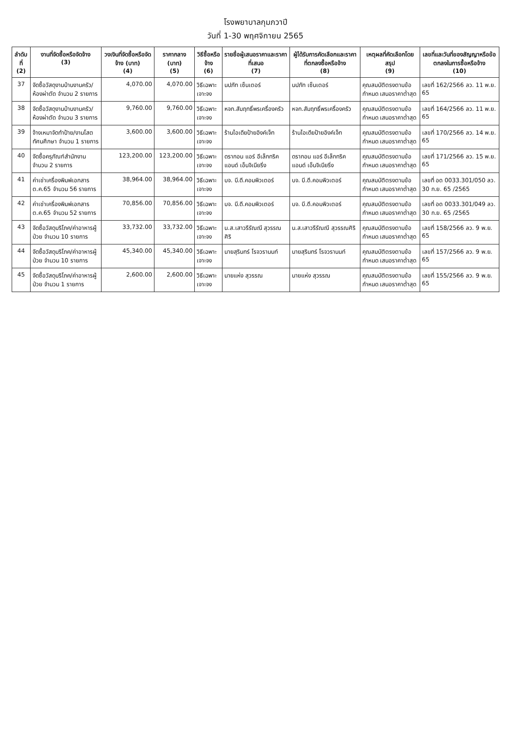โรงพยาบาลกุมภวาปี
วันที่ 1-30 พฤศจิกายน 2565
| ลำดับที่ (2) | งานที่จัดซื้อหรือจัดจ้าง (3) | วงเงินที่จัดซื้อหรือจัดจ้าง (บาท) (4) | ราคากลาง (บาท) (5) | วิธีซื้อหรือจ้าง (6) | รายชื่อผู้เสนอราคาและราคาที่เสนอ (7) | ผู้ได้รับการคัดเลือกและราคาที่ตกลงซื้อหรือจ้าง (8) | เหตุผลที่คัดเลือกโดยสรุป (9) | เลขที่และวันที่ของสัญญาหรือข้อตกลงในการซื้อหรือจ้าง (10) |
| --- | --- | --- | --- | --- | --- | --- | --- | --- |
| 37 | จัดซื้อวัสดุงานบ้านงานครัว/ห้องผ่าตัด จำนวน 2 รายการ | 4,070.00 | 4,070.00 | วิธีเฉพาะเจาะจง | นปภัท เซ็นเตอร์ | นปภัท เซ็นเตอร์ | คุณสมบัติตรงตามข้อกำหนด เสนอราคาต่ำสุด | เลขที่ 162/2566 ลว. 11 พ.ย. 65 |
| 38 | จัดซื้อวัสดุงานบ้านงานครัว/ห้องผ่าตัด จำนวน 3 รายการ | 9,760.00 | 9,760.00 | วิธีเฉพาะเจาะจง | หจก.สัมฤทธิ์พรเครื่องครัว | หจก.สัมฤทธิ์พรเครื่องครัว | คุณสมบัติตรงตามข้อกำหนด เสนอราคาต่ำสุด | เลขที่ 164/2566 ลว. 11 พ.ย. 65 |
| 39 | จ้างเหมาจัดทำป้าย/งานโสตทัศนศึกษา จำนวน 1 รายการ | 3,600.00 | 3,600.00 | วิธีเฉพาะเจาะจง | ร้านไอเดียป้ายอิงค์เจ็ท | ร้านไอเดียป้ายอิงค์เจ็ท | คุณสมบัติตรงตามข้อกำหนด เสนอราคาต่ำสุด | เลขที่ 170/2566 ลว. 14 พ.ย. 65 |
| 40 | จัดซื้อครุภัณฑ์สำนักงาน จำนวน 2 รายการ | 123,200.00 | 123,200.00 | วิธีเฉพาะเจาะจง | ดรากอน แอร์ อีเล็กทริค แอนด์ เอ็นจิเนียริ่ง | ดรากอน แอร์ อีเล็กทริค แอนด์ เอ็นจิเนียริ่ง | คุณสมบัติตรงตามข้อกำหนด เสนอราคาต่ำสุด | เลขที่ 171/2566 ลว. 15 พ.ย. 65 |
| 41 | ค่าเช่าเครื่องพิมพ์เอกสาร ต.ค.65 จำนวน 56 รายการ | 38,964.00 | 38,964.00 | วิธีเฉพาะเจาะจง | บจ. บี.ดี.คอมพิวเตอร์ | บจ. บี.ดี.คอมพิวเตอร์ | คุณสมบัติตรงตามข้อกำหนด เสนอราคาต่ำสุด | เลขที่ อด 0033.301/050 ลว. 30 ก.ย. 65 /2565 |
| 42 | ค่าเช่าเครื่องพิมพ์เอกสาร ต.ค.65 จำนวน 52 รายการ | 70,856.00 | 70,856.00 | วิธีเฉพาะเจาะจง | บจ. บี.ดี.คอมพิวเตอร์ | บจ. บี.ดี.คอมพิวเตอร์ | คุณสมบัติตรงตามข้อกำหนด เสนอราคาต่ำสุด | เลขที่ อด 0033.301/049 ลว. 30 ก.ย. 65 /2565 |
| 43 | จัดซื้อวัสดุบริโภค/ค่าอาหารผู้ป่วย จำนวน 10 รายการ | 33,732.00 | 33,732.00 | วิธีเฉพาะเจาะจง | น.ส.เสาวรีรัณณี สุวรรณศิริ | น.ส.เสาวรีรัณณี สุวรรณศิริ | คุณสมบัติตรงตามข้อกำหนด เสนอราคาต่ำสุด | เลขที่ 158/2566 ลว. 9 พ.ย. 65 |
| 44 | จัดซื้อวัสดุบริโภค/ค่าอาหารผู้ป่วย จำนวน 10 รายการ | 45,340.00 | 45,340.00 | วิธีเฉพาะเจาะจง | นายสุรินทร์ โรจวรานนท์ | นายสุรินทร์ โรจวรานนท์ | คุณสมบัติตรงตามข้อกำหนด เสนอราคาต่ำสุด | เลขที่ 157/2566 ลว. 9 พ.ย. 65 |
| 45 | จัดซื้อวัสดุบริโภค/ค่าอาหารผู้ป่วย จำนวน 1 รายการ | 2,600.00 | 2,600.00 | วิธีเฉพาะเจาะจง | นายแห่ง สุวรรณ | นายแห่ง สุวรรณ | คุณสมบัติตรงตามข้อกำหนด เสนอราคาต่ำสุด | เลขที่ 155/2566 ลว. 9 พ.ย. 65 |